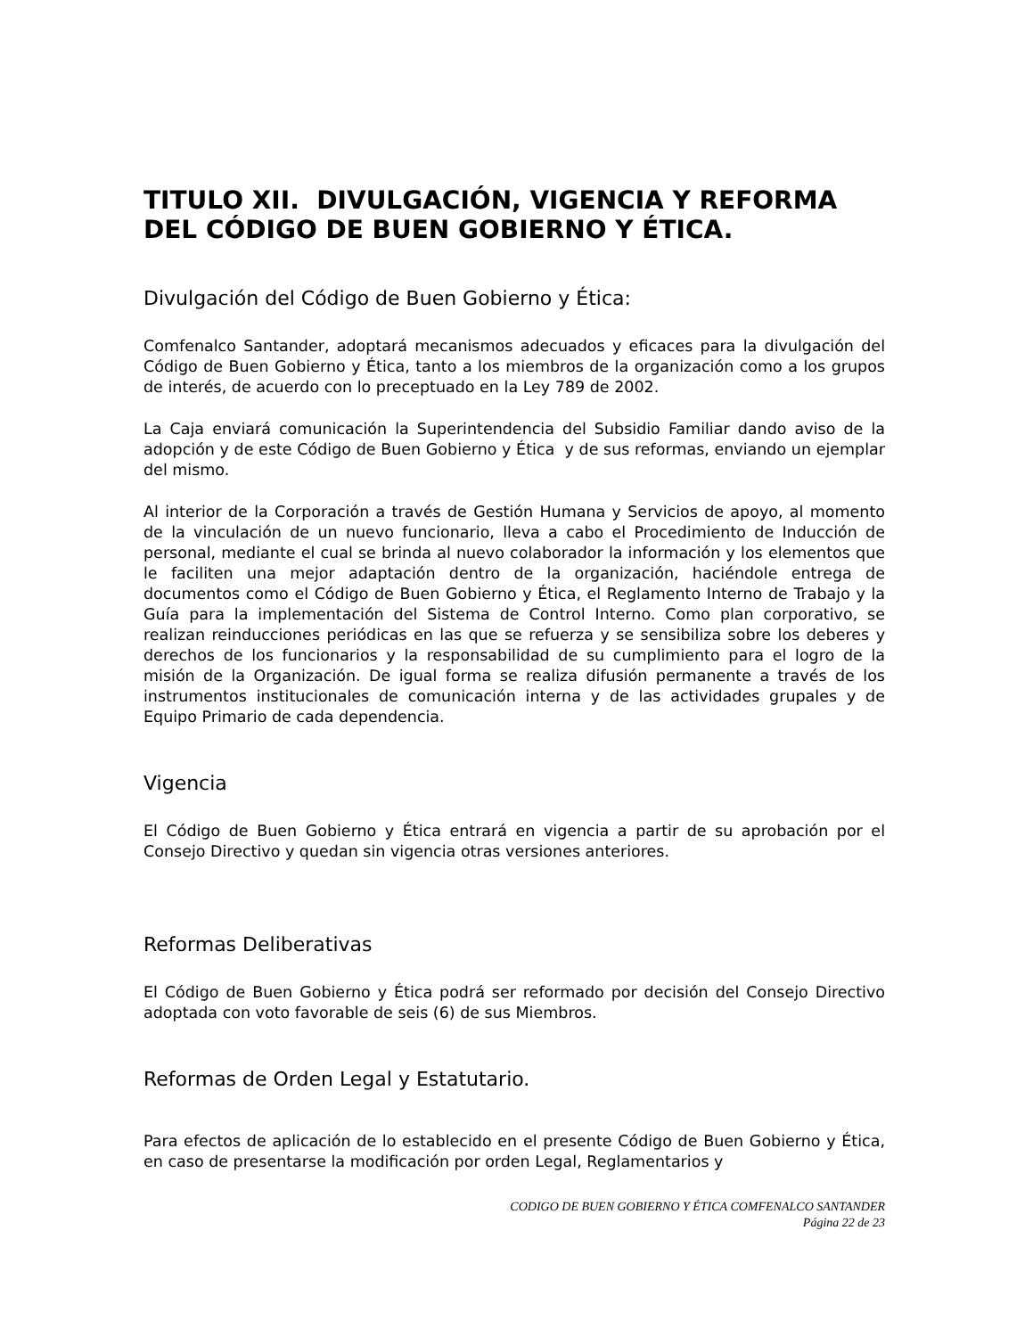TITULO XII. DIVULGACIÓN, VIGENCIA Y REFORMA DEL CÓDIGO DE BUEN GOBIERNO Y ÉTICA.
Divulgación del Código de Buen Gobierno y Ética:
Comfenalco Santander, adoptará mecanismos adecuados y eficaces para la divulgación del Código de Buen Gobierno y Ética, tanto a los miembros de la organización como a los grupos de interés, de acuerdo con lo preceptuado en la Ley 789 de 2002.
La Caja enviará comunicación la Superintendencia del Subsidio Familiar dando aviso de la adopción y de este Código de Buen Gobierno y Ética y de sus reformas, enviando un ejemplar del mismo.
Al interior de la Corporación a través de Gestión Humana y Servicios de apoyo, al momento de la vinculación de un nuevo funcionario, lleva a cabo el Procedimiento de Inducción de personal, mediante el cual se brinda al nuevo colaborador la información y los elementos que le faciliten una mejor adaptación dentro de la organización, haciéndole entrega de documentos como el Código de Buen Gobierno y Ética, el Reglamento Interno de Trabajo y la Guía para la implementación del Sistema de Control Interno. Como plan corporativo, se realizan reinducciones periódicas en las que se refuerza y se sensibiliza sobre los deberes y derechos de los funcionarios y la responsabilidad de su cumplimiento para el logro de la misión de la Organización. De igual forma se realiza difusión permanente a través de los instrumentos institucionales de comunicación interna y de las actividades grupales y de Equipo Primario de cada dependencia.
Vigencia
El Código de Buen Gobierno y Ética entrará en vigencia a partir de su aprobación por el Consejo Directivo y quedan sin vigencia otras versiones anteriores.
Reformas Deliberativas
El Código de Buen Gobierno y Ética podrá ser reformado por decisión del Consejo Directivo adoptada con voto favorable de seis (6) de sus Miembros.
Reformas de Orden Legal y Estatutario.
Para efectos de aplicación de lo establecido en el presente Código de Buen Gobierno y Ética, en caso de presentarse la modificación por orden Legal, Reglamentarios y
CODIGO DE BUEN GOBIERNO Y ÉTICA COMFENALCO SANTANDER
Página 22 de 23